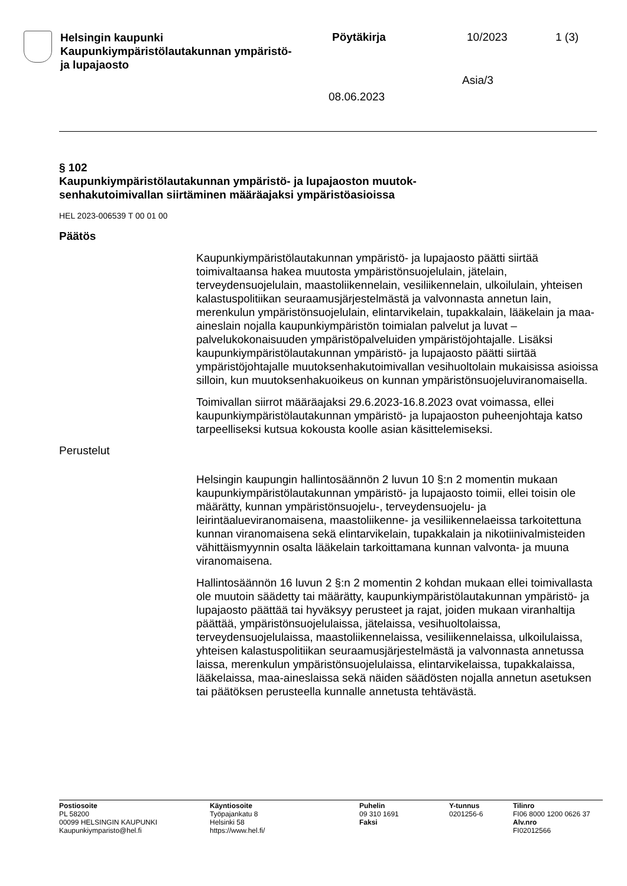Helsingin kaupunki
Kaupunkiympäristölautakunnan ympäristö-
ja lupajaosto
Pöytäkirja 10/2023 1 (3)
Asia/3
08.06.2023
§ 102
Kaupunkiympäristölautakunnan ympäristö- ja lupajaoston muutok-
senhakutoimivallan siirtäminen määräajaksi ympäristöasioissa
HEL 2023-006539 T 00 01 00
Päätös
Kaupunkiympäristölautakunnan ympäristö- ja lupajaosto päätti siirtää toimivaltaansa hakea muutosta ympäristönsuojelulain, jätelain, terveydensuojelulain, maastoliikennelain, vesiliikennelain, ulkoilulain, yhteisen kalastuspolitiikan seuraamusjärjestelmästä ja valvonnasta annetun lain, merenkulun ympäristönsuojelulain, elintarvikelain, tupakkalain, lääkelain ja maa-aineslain nojalla kaupunkiympäristön toimialan palvelut ja luvat –palvelukokonaisuuden ympäristöpalveluiden ympäristöjohtajalle. Lisäksi kaupunkiympäristölautakunnan ympäristö- ja lupajaosto päätti siirtää ympäristöjohtajalle muutoksenhakutoimivallan vesihuoltolain mukaisissa asioissa silloin, kun muutoksenhakuoikeus on kunnan ympäristönsuojeluviranomaisella.
Toimivallan siirrot määräajaksi 29.6.2023-16.8.2023 ovat voimassa, ellei kaupunkiympäristölautakunnan ympäristö- ja lupajaoston puheenjohtaja katso tarpeelliseksi kutsua kokousta koolle asian käsittelemiseksi.
Perustelut
Helsingin kaupungin hallintosäännön 2 luvun 10 §:n 2 momentin mukaan kaupunkiympäristölautakunnan ympäristö- ja lupajaosto toimii, ellei toisin ole määrätty, kunnan ympäristönsuojelu-, terveydensuojelu- ja leirintäalueviranomaisena, maastoliikenne- ja vesiliikennelaeissa tarkoitettuna kunnan viranomaisena sekä elintarvikelain, tupakkalain ja nikotiinivalmisteiden vähittäismyynnin osalta lääkelain tarkoittamana kunnan valvonta- ja muuna viranomaisena.
Hallintosäännön 16 luvun 2 §:n 2 momentin 2 kohdan mukaan ellei toimivallasta ole muutoin säädetty tai määrätty, kaupunkiympäristölautakunnan ympäristö- ja lupajaosto päättää tai hyväksyy perusteet ja rajat, joiden mukaan viranhaltija päättää, ympäristönsuojelulaissa, jätelaissa, vesihuoltolaissa, terveydensuojelulaissa, maastoliikennelaissa, vesiliikennelaissa, ulkoilulaissa, yhteisen kalastuspolitiikan seuraamusjärjestelmästä ja valvonnasta annetussa laissa, merenkulun ympäristönsuojelulaissa, elintarvikelaissa, tupakkalaissa, lääkelaissa, maa-aineslaissa sekä näiden säädösten nojalla annetun asetuksen tai päätöksen perusteella kunnalle annetusta tehtävästä.
Postiosoite
PL 58200
00099 HELSINGIN KAUPUNKI
Kaupunkiymparisto@hel.fi
Käyntiosoite
Työpajankatu 8
Helsinki 58
https://www.hel.fi/
Puhelin
09 310 1691
Faksi
Y-tunnus
0201256-6
Tilinro
FI06 8000 1200 0626 37
Alv.nro
FI02012566